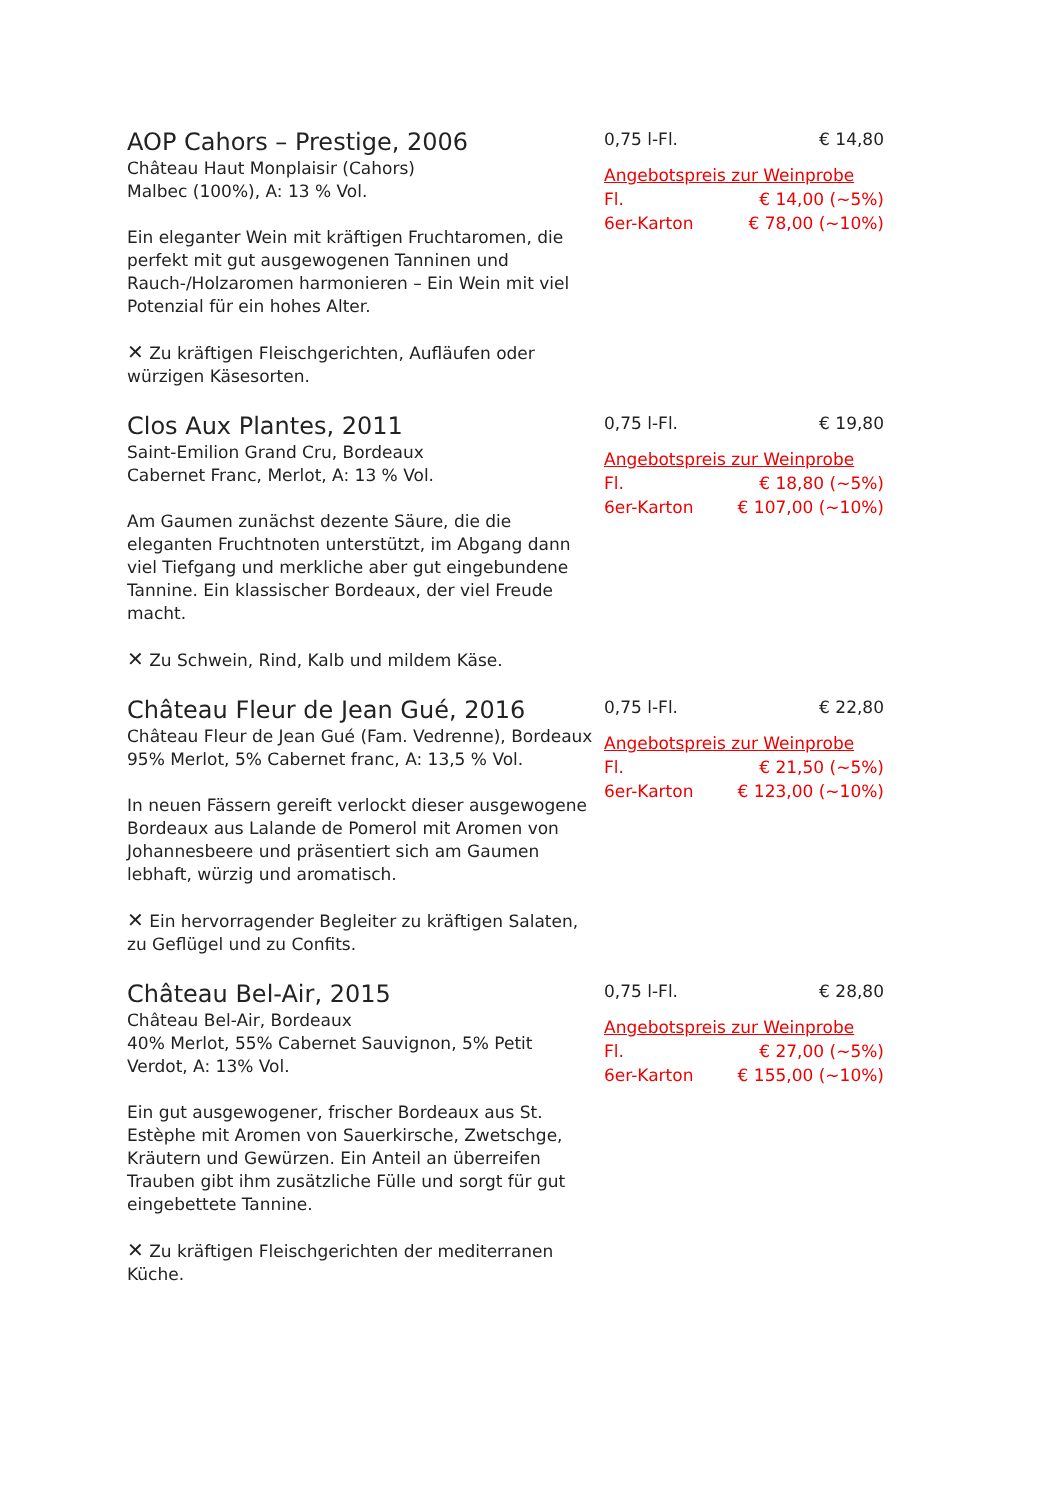AOP Cahors – Prestige, 2006
Château Haut Monplaisir (Cahors)
Malbec (100%), A: 13 % Vol.
Ein eleganter Wein mit kräftigen Fruchtaromen, die perfekt mit gut ausgewogenen Tanninen und Rauch-/Holzaromen harmonieren – Ein Wein mit viel Potenzial für ein hohes Alter.
✕ Zu kräftigen Fleischgerichten, Aufläufen oder würzigen Käsesorten.
0,75 l-Fl. € 14,80
Angebotspreis zur Weinprobe
Fl. € 14,00 (~5%)
6er-Karton € 78,00 (~10%)
Clos Aux Plantes, 2011
Saint-Emilion Grand Cru, Bordeaux
Cabernet Franc, Merlot, A: 13 % Vol.
Am Gaumen zunächst dezente Säure, die die eleganten Fruchtnoten unterstützt, im Abgang dann viel Tiefgang und merkliche aber gut eingebundene Tannine. Ein klassischer Bordeaux, der viel Freude macht.
✕ Zu Schwein, Rind, Kalb und mildem Käse.
0,75 l-Fl. € 19,80
Angebotspreis zur Weinprobe
Fl. € 18,80 (~5%)
6er-Karton € 107,00 (~10%)
Château Fleur de Jean Gué, 2016
Château Fleur de Jean Gué (Fam. Vedrenne), Bordeaux
95% Merlot, 5% Cabernet franc, A: 13,5 % Vol.
In neuen Fässern gereift verlockt dieser ausgewogene Bordeaux aus Lalande de Pomerol mit Aromen von Johannesbeere und präsentiert sich am Gaumen lebhaft, würzig und aromatisch.
✕ Ein hervorragender Begleiter zu kräftigen Salaten, zu Geflügel und zu Confits.
0,75 l-Fl. € 22,80
Angebotspreis zur Weinprobe
Fl. € 21,50 (~5%)
6er-Karton € 123,00 (~10%)
Château Bel-Air, 2015
Château Bel-Air, Bordeaux
40% Merlot, 55% Cabernet Sauvignon, 5% Petit Verdot, A: 13% Vol.
Ein gut ausgewogener, frischer Bordeaux aus St. Estèphe mit Aromen von Sauerkirsche, Zwetschge, Kräutern und Gewürzen. Ein Anteil an überreifen Trauben gibt ihm zusätzliche Fülle und sorgt für gut eingebettete Tannine.
✕ Zu kräftigen Fleischgerichten der mediterranen Küche.
0,75 l-Fl. € 28,80
Angebotspreis zur Weinprobe
Fl. € 27,00 (~5%)
6er-Karton € 155,00 (~10%)